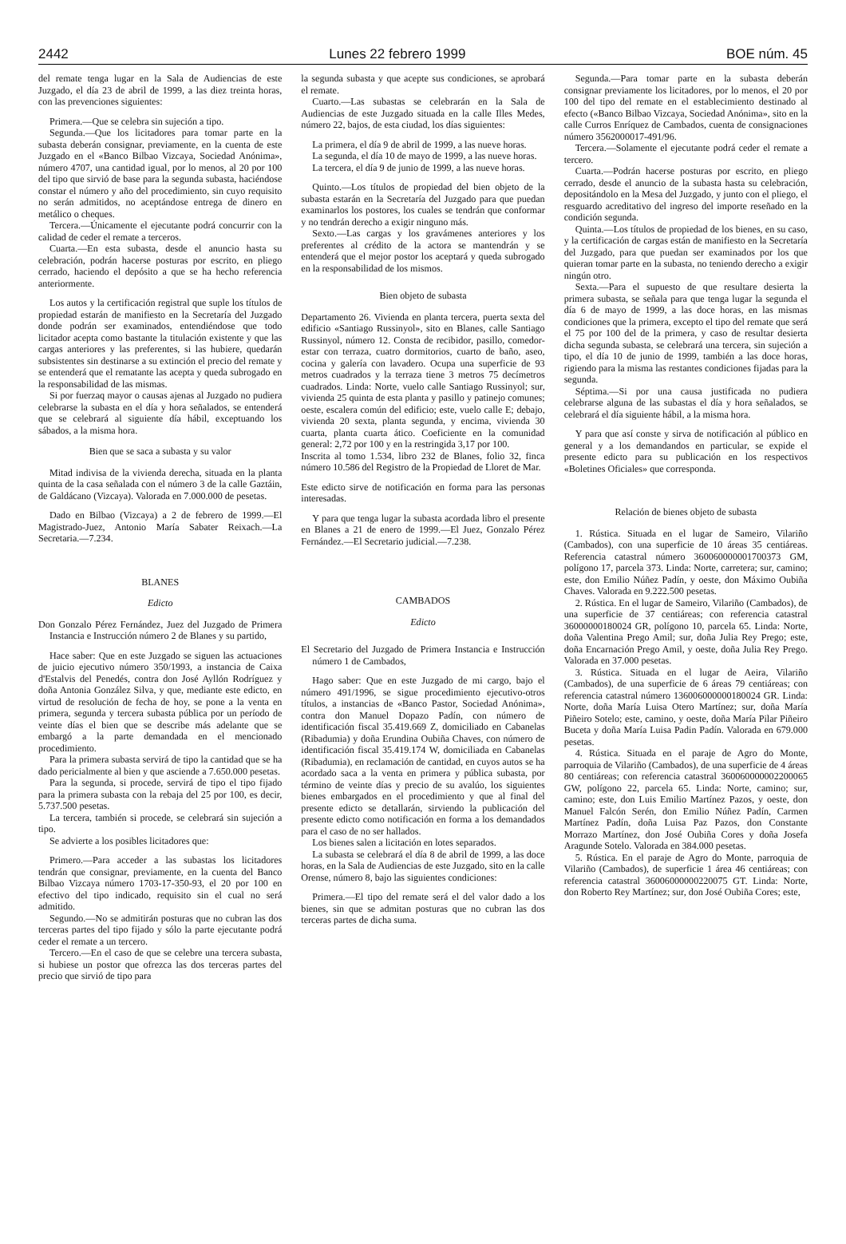2442 Lunes 22 febrero 1999 BOE núm. 45
del remate tenga lugar en la Sala de Audiencias de este Juzgado, el día 23 de abril de 1999, a las diez treinta horas, con las prevenciones siguientes:
Primera.—Que se celebra sin sujeción a tipo.
Segunda.—Que los licitadores para tomar parte en la subasta deberán consignar, previamente, en la cuenta de este Juzgado en el «Banco Bilbao Vizcaya, Sociedad Anónima», número 4707, una cantidad igual, por lo menos, al 20 por 100 del tipo que sirvió de base para la segunda subasta, haciéndose constar el número y año del procedimiento, sin cuyo requisito no serán admitidos, no aceptándose entrega de dinero en metálico o cheques.
Tercera.—Únicamente el ejecutante podrá concurrir con la calidad de ceder el remate a terceros.
Cuarta.—En esta subasta, desde el anuncio hasta su celebración, podrán hacerse posturas por escrito, en pliego cerrado, haciendo el depósito a que se ha hecho referencia anteriormente.
Los autos y la certificación registral que suple los títulos de propiedad estarán de manifiesto en la Secretaría del Juzgado donde podrán ser examinados, entendiéndose que todo licitador acepta como bastante la titulación existente y que las cargas anteriores y las preferentes, si las hubiere, quedarán subsistentes sin destinarse a su extinción el precio del remate y se entenderá que el rematante las acepta y queda subrogado en la responsabilidad de las mismas.
Si por fuerzaq mayor o causas ajenas al Juzgado no pudiera celebrarse la subasta en el día y hora señalados, se entenderá que se celebrará al siguiente día hábil, exceptuando los sábados, a la misma hora.
Bien que se saca a subasta y su valor
Mitad indivisa de la vivienda derecha, situada en la planta quinta de la casa señalada con el número 3 de la calle Gaztáin, de Galdácano (Vizcaya). Valorada en 7.000.000 de pesetas.
Dado en Bilbao (Vizcaya) a 2 de febrero de 1999.—El Magistrado-Juez, Antonio María Sabater Reixach.—La Secretaria.—7.234.
BLANES
Edicto
Don Gonzalo Pérez Fernández, Juez del Juzgado de Primera Instancia e Instrucción número 2 de Blanes y su partido,
Hace saber: Que en este Juzgado se siguen las actuaciones de juicio ejecutivo número 350/1993, a instancia de Caixa d'Estalvis del Penedés, contra don José Ayllón Rodríguez y doña Antonia González Silva, y que, mediante este edicto, en virtud de resolución de fecha de hoy, se pone a la venta en primera, segunda y tercera subasta pública por un período de veinte días el bien que se describe más adelante que se embargó a la parte demandada en el mencionado procedimiento.
Para la primera subasta servirá de tipo la cantidad que se ha dado pericialmente al bien y que asciende a 7.650.000 pesetas.
Para la segunda, si procede, servirá de tipo el tipo fijado para la primera subasta con la rebaja del 25 por 100, es decir, 5.737.500 pesetas.
La tercera, también si procede, se celebrará sin sujeción a tipo.
Se advierte a los posibles licitadores que:
Primero.—Para acceder a las subastas los licitadores tendrán que consignar, previamente, en la cuenta del Banco Bilbao Vizcaya número 1703-17-350-93, el 20 por 100 en efectivo del tipo indicado, requisito sin el cual no será admitido.
Segundo.—No se admitirán posturas que no cubran las dos terceras partes del tipo fijado y sólo la parte ejecutante podrá ceder el remate a un tercero.
Tercero.—En el caso de que se celebre una tercera subasta, si hubiese un postor que ofrezca las dos terceras partes del precio que sirvió de tipo para
la segunda subasta y que acepte sus condiciones, se aprobará el remate.
Cuarto.—Las subastas se celebrarán en la Sala de Audiencias de este Juzgado situada en la calle Illes Medes, número 22, bajos, de esta ciudad, los días siguientes:
La primera, el día 9 de abril de 1999, a las nueve horas.
La segunda, el día 10 de mayo de 1999, a las nueve horas.
La tercera, el día 9 de junio de 1999, a las nueve horas.
Quinto.—Los títulos de propiedad del bien objeto de la subasta estarán en la Secretaría del Juzgado para que puedan examinarlos los postores, los cuales se tendrán que conformar y no tendrán derecho a exigir ninguno más.
Sexto.—Las cargas y los gravámenes anteriores y los preferentes al crédito de la actora se mantendrán y se entenderá que el mejor postor los aceptará y queda subrogado en la responsabilidad de los mismos.
Bien objeto de subasta
Departamento 26. Vivienda en planta tercera, puerta sexta del edificio «Santiago Russinyol», sito en Blanes, calle Santiago Russinyol, número 12. Consta de recibidor, pasillo, comedor-estar con terraza, cuatro dormitorios, cuarto de baño, aseo, cocina y galería con lavadero. Ocupa una superficie de 93 metros cuadrados y la terraza tiene 3 metros 75 decímetros cuadrados. Linda: Norte, vuelo calle Santiago Russinyol; sur, vivienda 25 quinta de esta planta y pasillo y patinejo comunes; oeste, escalera común del edificio; este, vuelo calle E; debajo, vivienda 20 sexta, planta segunda, y encima, vivienda 30 cuarta, planta cuarta ático. Coeficiente en la comunidad general: 2,72 por 100 y en la restringida 3,17 por 100.
Inscrita al tomo 1.534, libro 232 de Blanes, folio 32, finca número 10.586 del Registro de la Propiedad de Lloret de Mar.
Este edicto sirve de notificación en forma para las personas interesadas.
Y para que tenga lugar la subasta acordada libro el presente en Blanes a 21 de enero de 1999.—El Juez, Gonzalo Pérez Fernández.—El Secretario judicial.—7.238.
CAMBADOS
Edicto
El Secretario del Juzgado de Primera Instancia e Instrucción número 1 de Cambados,
Hago saber: Que en este Juzgado de mi cargo, bajo el número 491/1996, se sigue procedimiento ejecutivo-otros títulos, a instancias de «Banco Pastor, Sociedad Anónima», contra don Manuel Dopazo Padín, con número de identificación fiscal 35.419.669 Z, domiciliado en Cabanelas (Ribadumia) y doña Erundina Oubiña Chaves, con número de identificación fiscal 35.419.174 W, domiciliada en Cabanelas (Ribadumia), en reclamación de cantidad, en cuyos autos se ha acordado saca a la venta en primera y pública subasta, por término de veinte días y precio de su avalúo, los siguientes bienes embargados en el procedimiento y que al final del presente edicto se detallarán, sirviendo la publicación del presente edicto como notificación en forma a los demandados para el caso de no ser hallados.
Los bienes salen a licitación en lotes separados.
La subasta se celebrará el día 8 de abril de 1999, a las doce horas, en la Sala de Audiencias de este Juzgado, sito en la calle Orense, número 8, bajo las siguientes condiciones:
Primera.—El tipo del remate será el del valor dado a los bienes, sin que se admitan posturas que no cubran las dos terceras partes de dicha suma.
Segunda.—Para tomar parte en la subasta deberán consignar previamente los licitadores, por lo menos, el 20 por 100 del tipo del remate en el establecimiento destinado al efecto («Banco Bilbao Vizcaya, Sociedad Anónima», sito en la calle Curros Enríquez de Cambados, cuenta de consignaciones número 3562000017-491/96.
Tercera.—Solamente el ejecutante podrá ceder el remate a tercero.
Cuarta.—Podrán hacerse posturas por escrito, en pliego cerrado, desde el anuncio de la subasta hasta su celebración, depositándolo en la Mesa del Juzgado, y junto con el pliego, el resguardo acreditativo del ingreso del importe reseñado en la condición segunda.
Quinta.—Los títulos de propiedad de los bienes, en su caso, y la certificación de cargas están de manifiesto en la Secretaría del Juzgado, para que puedan ser examinados por los que quieran tomar parte en la subasta, no teniendo derecho a exigir ningún otro.
Sexta.—Para el supuesto de que resultare desierta la primera subasta, se señala para que tenga lugar la segunda el día 6 de mayo de 1999, a las doce horas, en las mismas condiciones que la primera, excepto el tipo del remate que será el 75 por 100 del de la primera, y caso de resultar desierta dicha segunda subasta, se celebrará una tercera, sin sujeción a tipo, el día 10 de junio de 1999, también a las doce horas, rigiendo para la misma las restantes condiciones fijadas para la segunda.
Séptima.—Si por una causa justificada no pudiera celebrarse alguna de las subastas el día y hora señalados, se celebrará el día siguiente hábil, a la misma hora.
Y para que así conste y sirva de notificación al público en general y a los demandandos en particular, se expide el presente edicto para su publicación en los respectivos «Boletines Oficiales» que corresponda.
Relación de bienes objeto de subasta
1. Rústica. Situada en el lugar de Sameiro, Vilariño (Cambados), con una superficie de 10 áreas 35 centiáreas. Referencia catastral número 360060000001700373 GM, polígono 17, parcela 373. Linda: Norte, carretera; sur, camino; este, don Emilio Núñez Padín, y oeste, don Máximo Oubiña Chaves. Valorada en 9.222.500 pesetas.
2. Rústica. En el lugar de Sameiro, Vilariño (Cambados), de una superficie de 37 centiáreas; con referencia catastral 36000000180024 GR, polígono 10, parcela 65. Linda: Norte, doña Valentina Prego Amil; sur, doña Julia Rey Prego; este, doña Encarnación Prego Amil, y oeste, doña Julia Rey Prego. Valorada en 37.000 pesetas.
3. Rústica. Situada en el lugar de Aeira, Vilariño (Cambados), de una superficie de 6 áreas 79 centiáreas; con referencia catastral número 136006000000180024 GR. Linda: Norte, doña María Luisa Otero Martínez; sur, doña María Piñeiro Sotelo; este, camino, y oeste, doña María Pilar Piñeiro Buceta y doña María Luisa Padin Padín. Valorada en 679.000 pesetas.
4. Rústica. Situada en el paraje de Agro do Monte, parroquia de Vilariño (Cambados), de una superficie de 4 áreas 80 centiáreas; con referencia catastral 360060000002200065 GW, polígono 22, parcela 65. Linda: Norte, camino; sur, camino; este, don Luis Emilio Martínez Pazos, y oeste, don Manuel Falcón Serén, don Emilio Núñez Padín, Carmen Martínez Padín, doña Luisa Paz Pazos, don Constante Morrazo Martínez, don José Oubiña Cores y doña Josefa Aragunde Sotelo. Valorada en 384.000 pesetas.
5. Rústica. En el paraje de Agro do Monte, parroquia de Vilariño (Cambados), de superficie 1 área 46 centiáreas; con referencia catastral 36006000000220075 GT. Linda: Norte, don Roberto Rey Martínez; sur, don José Oubiña Cores; este,